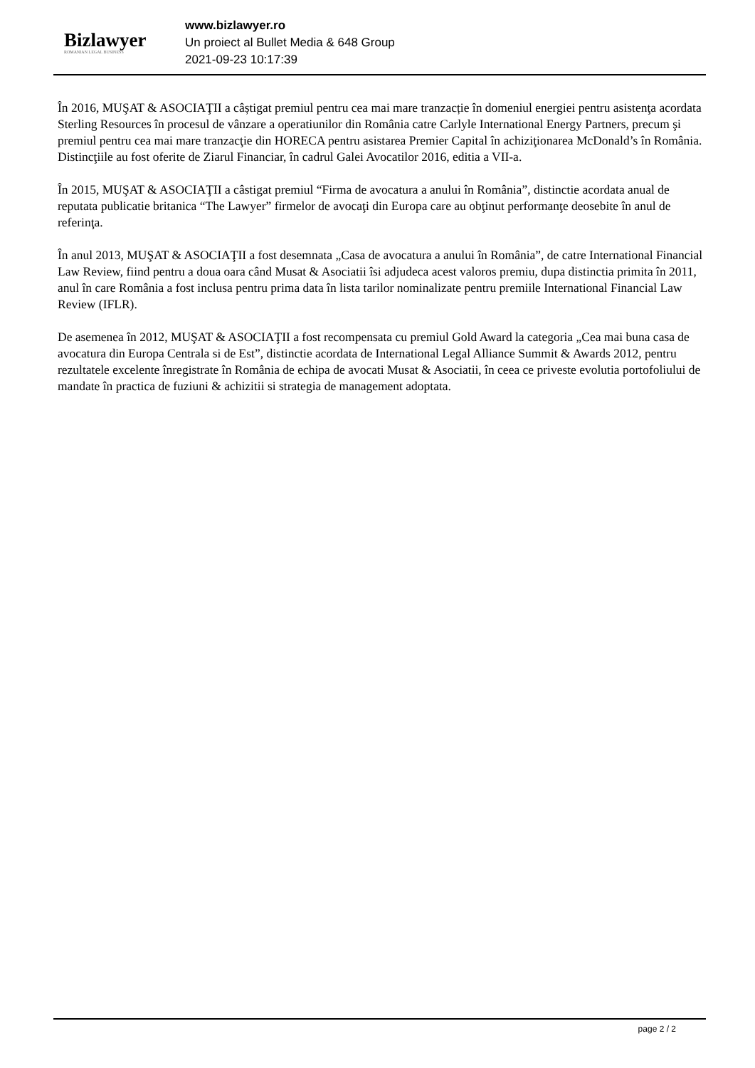Bizlawyer
ROMANIAN LEGAL BUSINESS
www.bizlawyer.ro
Un proiect al Bullet Media & 648 Group
2021-09-23 10:17:39
În 2016, MUŞAT & ASOCIAŢII a câștigat premiul pentru cea mai mare tranzacție în domeniul energiei pentru asistenţa acordata Sterling Resources în procesul de vânzare a operatiunilor din România catre Carlyle International Energy Partners, precum şi premiul pentru cea mai mare tranzacţie din HORECA pentru asistarea Premier Capital în achiziţionarea McDonald’s în România. Distincţiile au fost oferite de Ziarul Financiar, în cadrul Galei Avocatilor 2016, editia a VII-a.
În 2015, MUŞAT & ASOCIAŢII a câstigat premiul “Firma de avocatura a anului în România”, distinctie acordata anual de reputata publicatie britanica “The Lawyer” firmelor de avocaţi din Europa care au obţinut performanţe deosebite în anul de referinţa.
În anul 2013, MUŞAT & ASOCIAŢII a fost desemnata „Casa de avocatura a anului în România”, de catre International Financial Law Review, fiind pentru a doua oara când Musat & Asociatii îsi adjudeca acest valoros premiu, dupa distinctia primita în 2011, anul în care România a fost inclusa pentru prima data în lista tarilor nominalizate pentru premiile International Financial Law Review (IFLR).
De asemenea în 2012, MUŞAT & ASOCIAŢII a fost recompensata cu premiul Gold Award la categoria „Cea mai buna casa de avocatura din Europa Centrala si de Est”, distinctie acordata de International Legal Alliance Summit & Awards 2012, pentru rezultatele excelente înregistrate în România de echipa de avocati Musat & Asociatii, în ceea ce priveste evolutia portofoliului de mandate în practica de fuziuni & achizitii si strategia de management adoptata.
page 2 / 2